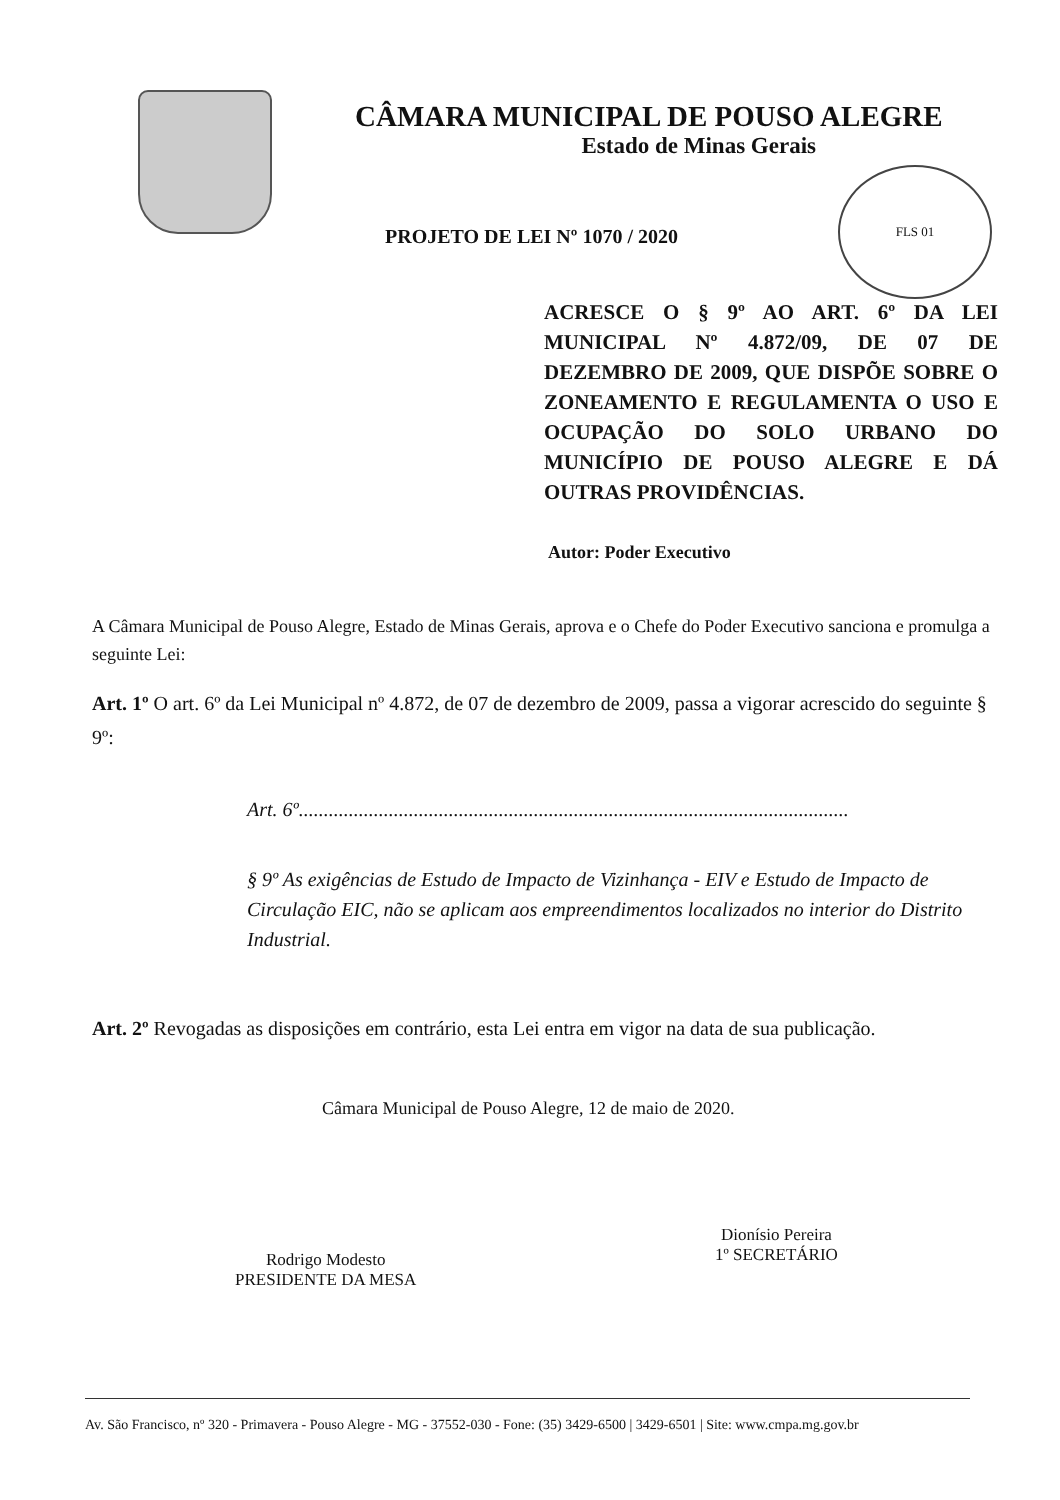CÂMARA MUNICIPAL DE POUSO ALEGRE
Estado de Minas Gerais
FLS 01
PROJETO DE LEI Nº 1070 / 2020
ACRESCE O § 9º AO ART. 6º DA LEI MUNICIPAL Nº 4.872/09, DE 07 DE DEZEMBRO DE 2009, QUE DISPÕE SOBRE O ZONEAMENTO E REGULAMENTA O USO E OCUPAÇÃO DO SOLO URBANO DO MUNICÍPIO DE POUSO ALEGRE E DÁ OUTRAS PROVIDÊNCIAS.
Autor: Poder Executivo
A Câmara Municipal de Pouso Alegre, Estado de Minas Gerais, aprova e o Chefe do Poder Executivo sanciona e promulga a seguinte Lei:
Art. 1º O art. 6º da Lei Municipal nº 4.872, de 07 de dezembro de 2009, passa a vigorar acrescido do seguinte § 9º:
Art. 6º..............................................................................................................
§ 9º As exigências de Estudo de Impacto de Vizinhança - EIV e Estudo de Impacto de Circulação EIC, não se aplicam aos empreendimentos localizados no interior do Distrito Industrial.
Art. 2º Revogadas as disposições em contrário, esta Lei entra em vigor na data de sua publicação.
Câmara Municipal de Pouso Alegre, 12 de maio de 2020.
Rodrigo Modesto
PRESIDENTE DA MESA
Dionísio Pereira
1º SECRETÁRIO
Av. São Francisco, nº 320 - Primavera - Pouso Alegre - MG - 37552-030 - Fone: (35) 3429-6500 | 3429-6501 | Site: www.cmpa.mg.gov.br